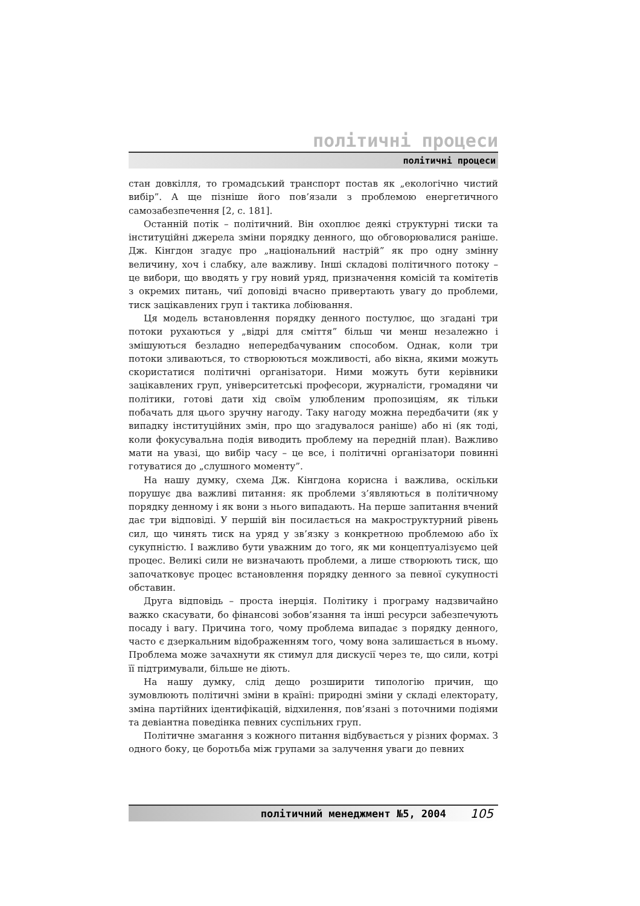політичні процеси
політичні процеси
стан довкілля, то громадський транспорт постав як „екологічно чистий вибір”. А ще пізніше його пов’язали з проблемою енергетичного самозабезпечення [2, с. 181].
Останній потік – політичний. Він охоплює деякі структурні тиски та інституційні джерела зміни порядку денного, що обговорювалися раніше. Дж. Кінгдон згадує про „національний настрій” як про одну змінну величину, хоч і слабку, але важливу. Інші складові політичного потоку – це вибори, що вводять у гру новий уряд, призначення комісій та комітетів з окремих питань, чиї доповіді вчасно привертають увагу до проблеми, тиск зацікавлених груп і тактика лобіювання.
Ця модель встановлення порядку денного постулює, що згадані три потоки рухаються у „відрі для сміття” більш чи менш незалежно і змішуються безладно непередбачуваним способом. Однак, коли три потоки зливаються, то створюються можливості, або вікна, якими можуть скористатися політичні організатори. Ними можуть бути керівники зацікавлених груп, університетські професори, журналісти, громадяни чи політики, готові дати хід своїм улюбленим пропозиціям, як тільки побачать для цього зручну нагоду. Таку нагоду можна передбачити (як у випадку інституційних змін, про що згадувалося раніше) або ні (як тоді, коли фокусувальна подія виводить проблему на передній план). Важливо мати на увазі, що вибір часу – це все, і політичні організатори повинні готуватися до „слушного моменту”.
На нашу думку, схема Дж. Кінгдона корисна і важлива, оскільки порушує два важливі питання: як проблеми з’являються в політичному порядку денному і як вони з нього випадають. На перше запитання вчений дає три відповіді. У першій він посилається на макроструктурний рівень сил, що чинять тиск на уряд у зв’язку з конкретною проблемою або їх сукупністю. І важливо бути уважним до того, як ми концептуалізуємо цей процес. Великі сили не визначають проблеми, а лише створюють тиск, що започатковує процес встановлення порядку денного за певної сукупності обставин.
Друга відповідь – проста інерція. Політику і програму надзвичайно важко скасувати, бо фінансові зобов’язання та інші ресурси забезпечують посаду і вагу. Причина того, чому проблема випадає з порядку денного, часто є дзеркальним відображенням того, чому вона залишається в ньому. Проблема може зачахнути як стимул для дискусії через те, що сили, котрі її підтримували, більше не діють.
На нашу думку, слід дещо розширити типологію причин, що зумовлюють політичні зміни в країні: природні зміни у складі електорату, зміна партійних ідентифікацій, відхилення, пов’язані з поточними подіями та девіантна поведінка певних суспільних груп.
Політичне змагання з кожного питання відбувається у різних формах. З одного боку, це боротьба між групами за залучення уваги до певних
політичний менеджмент №5, 2004 105